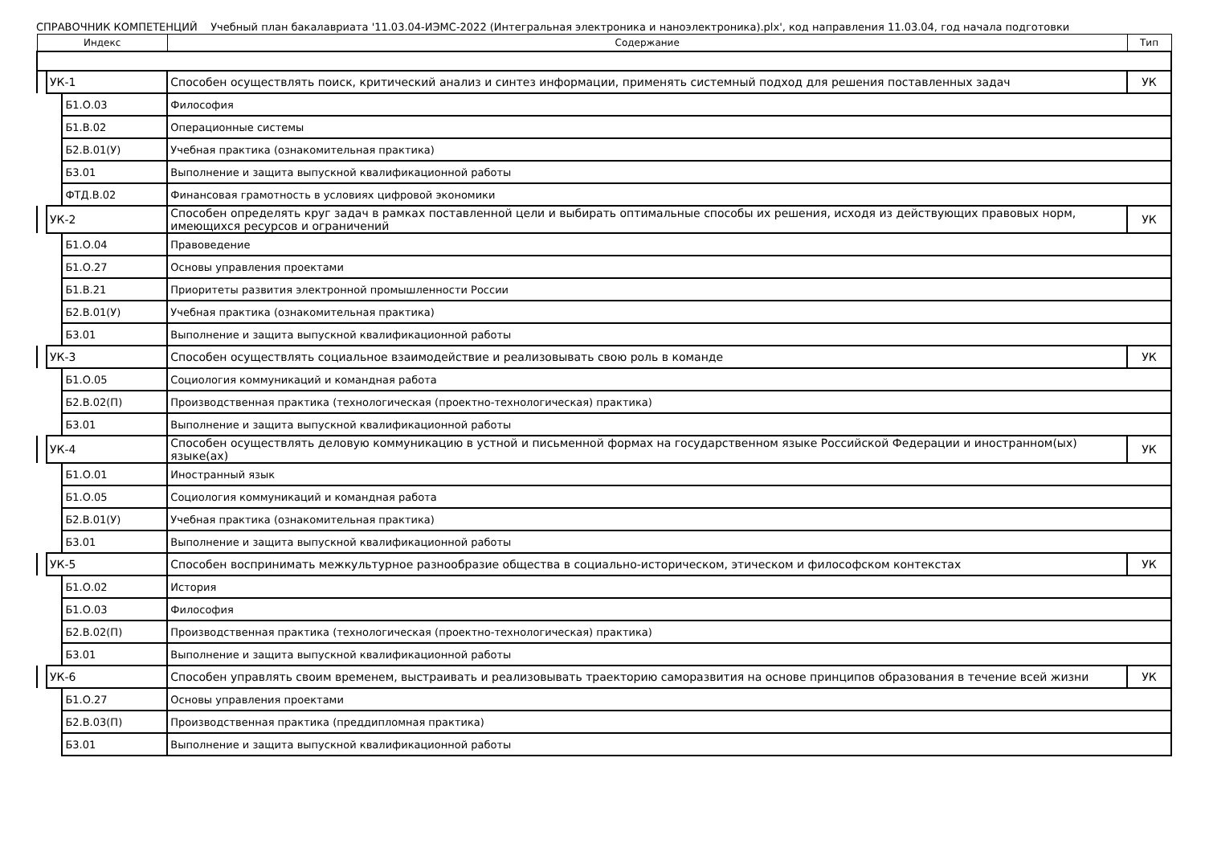СПРАВОЧНИК КОМПЕТЕНЦИЙ Учебный план бакалавриата '11.03.04-ИЭМС-2022 (Интегральная электроника и наноэлектроника).plx', код направления 11.03.04, год начала подготовки
| Индекс | | | Содержание | Тип |
| --- | --- | --- | --- | --- |
| | УК-1 | | Способен осуществлять поиск, критический анализ и синтез информации, применять системный подход для решения поставленных задач | УК |
| | | Б1.О.03 | Философия | |
| | | Б1.В.02 | Операционные системы | |
| | | Б2.В.01(У) | Учебная практика (ознакомительная практика) | |
| | | Б3.01 | Выполнение и защита выпускной квалификационной работы | |
| | | ФТД.В.02 | Финансовая грамотность в условиях цифровой экономики | |
| | УК-2 | | Способен определять круг задач в рамках поставленной цели и выбирать оптимальные способы их решения, исходя из действующих правовых норм, имеющихся ресурсов и ограничений | УК |
| | | Б1.О.04 | Правоведение | |
| | | Б1.О.27 | Основы управления проектами | |
| | | Б1.В.21 | Приоритеты развития электронной промышленности России | |
| | | Б2.В.01(У) | Учебная практика (ознакомительная практика) | |
| | | Б3.01 | Выполнение и защита выпускной квалификационной работы | |
| | УК-3 | | Способен осуществлять социальное взаимодействие и реализовывать свою роль в команде | УК |
| | | Б1.О.05 | Социология коммуникаций и командная работа | |
| | | Б2.В.02(П) | Производственная практика (технологическая (проектно-технологическая) практика) | |
| | | Б3.01 | Выполнение и защита выпускной квалификационной работы | |
| | УК-4 | | Способен осуществлять деловую коммуникацию в устной и письменной формах на государственном языке Российской Федерации и иностранном(ых) языке(ах) | УК |
| | | Б1.О.01 | Иностранный язык | |
| | | Б1.О.05 | Социология коммуникаций и командная работа | |
| | | Б2.В.01(У) | Учебная практика (ознакомительная практика) | |
| | | Б3.01 | Выполнение и защита выпускной квалификационной работы | |
| | УК-5 | | Способен воспринимать межкультурное разнообразие общества в социально-историческом, этическом и философском контекстах | УК |
| | | Б1.О.02 | История | |
| | | Б1.О.03 | Философия | |
| | | Б2.В.02(П) | Производственная практика (технологическая (проектно-технологическая) практика) | |
| | | Б3.01 | Выполнение и защита выпускной квалификационной работы | |
| | УК-6 | | Способен управлять своим временем, выстраивать и реализовывать траекторию саморазвития на основе принципов образования в течение всей жизни | УК |
| | | Б1.О.27 | Основы управления проектами | |
| | | Б2.В.03(П) | Производственная практика (преддипломная практика) | |
| | | Б3.01 | Выполнение и защита выпускной квалификационной работы | |